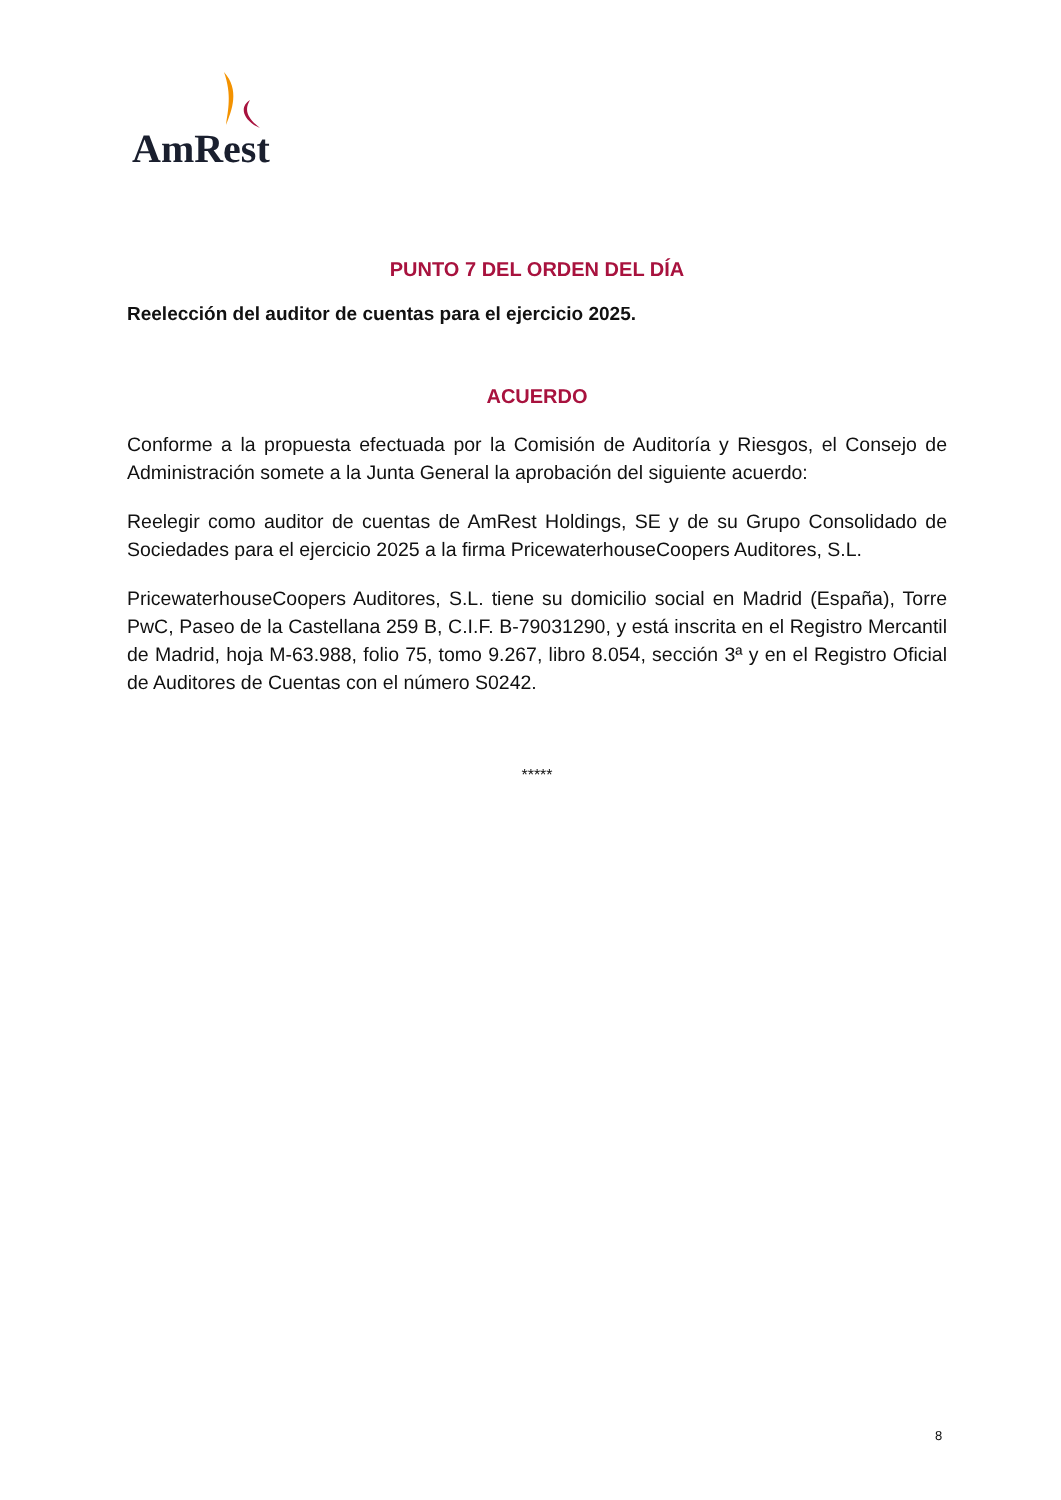AmRest
PUNTO 7 DEL ORDEN DEL DÍA
Reelección del auditor de cuentas para el ejercicio 2025.
ACUERDO
Conforme a la propuesta efectuada por la Comisión de Auditoría y Riesgos, el Consejo de Administración somete a la Junta General la aprobación del siguiente acuerdo:
Reelegir como auditor de cuentas de AmRest Holdings, SE y de su Grupo Consolidado de Sociedades para el ejercicio 2025 a la firma PricewaterhouseCoopers Auditores, S.L.
PricewaterhouseCoopers Auditores, S.L. tiene su domicilio social en Madrid (España), Torre PwC, Paseo de la Castellana 259 B, C.I.F. B-79031290, y está inscrita en el Registro Mercantil de Madrid, hoja M-63.988, folio 75, tomo 9.267, libro 8.054, sección 3ª y en el Registro Oficial de Auditores de Cuentas con el número S0242.
*****
8